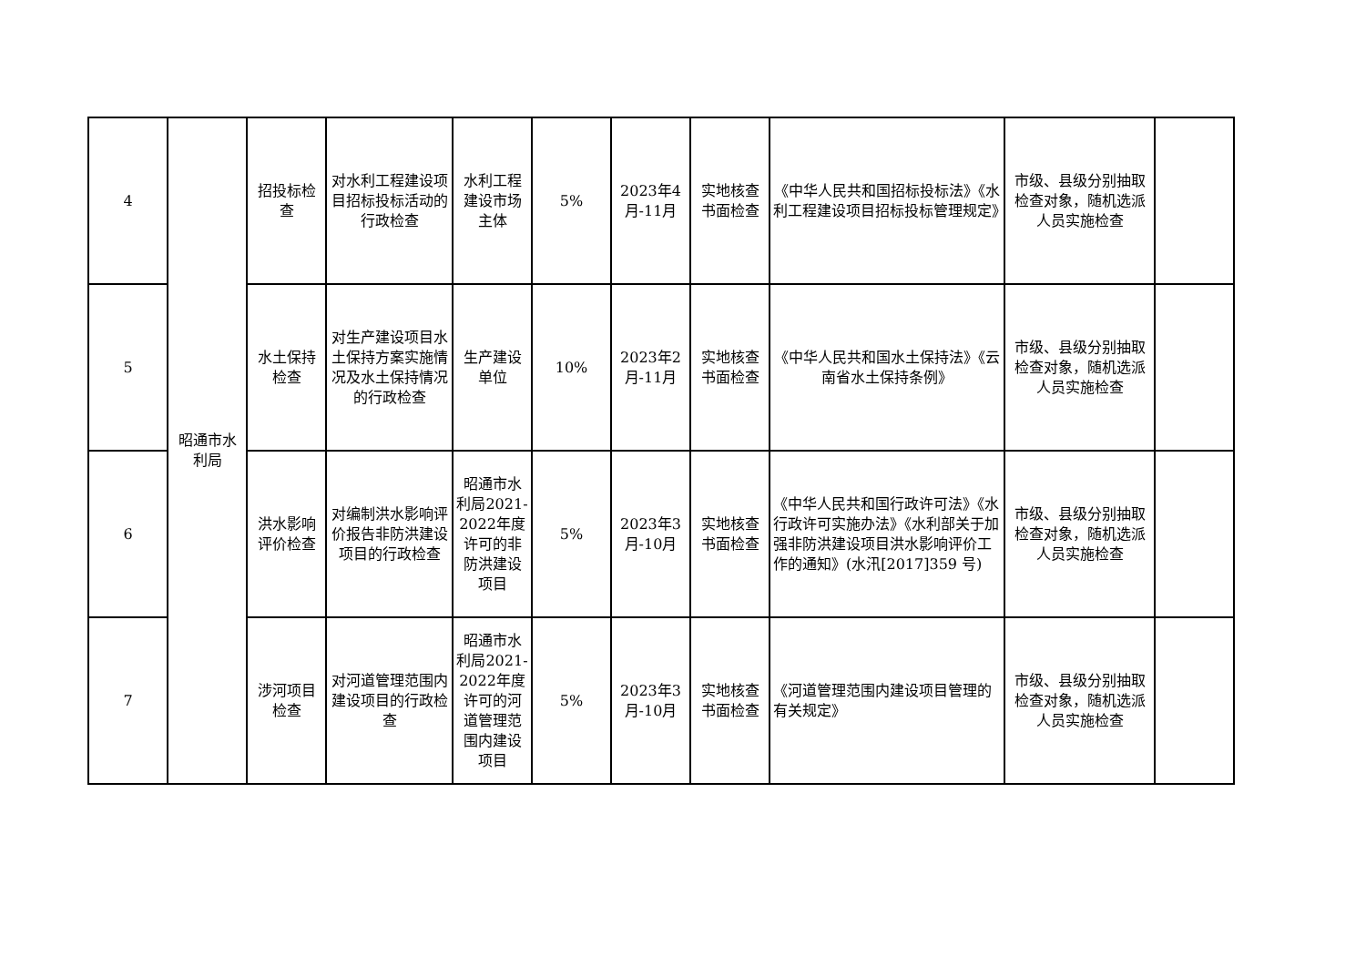| 4 | 昭通市水利局 | 招投标检查 | 对水利工程建设项目招标投标活动的行政检查 | 水利工程建设市场主体 | 5% | 2023年4月-11月 | 实地核查书面检查 | 《中华人民共和国招标投标法》《水利工程建设项目招标投标管理规定》 | 市级、县级分别抽取检查对象，随机选派人员实施检查 | |
| 5 | | 水土保持检查 | 对生产建设项目水土保持方案实施情况及水土保持情况的行政检查 | 生产建设单位 | 10% | 2023年2月-11月 | 实地核查书面检查 | 《中华人民共和国水土保持法》《云南省水土保持条例》 | 市级、县级分别抽取检查对象，随机选派人员实施检查 | |
| 6 | | 洪水影响评价检查 | 对编制洪水影响评价报告非防洪建设项目的行政检查 | 昭通市水利局2021-2022年度许可的非防洪建设项目 | 5% | 2023年3月-10月 | 实地核查书面检查 | 《中华人民共和国行政许可法》《水行政许可实施办法》《水利部关于加强非防洪建设项目洪水影响评价工作的通知》(水汛[2017]359 号) | 市级、县级分别抽取检查对象，随机选派人员实施检查 | |
| 7 | | 涉河项目检查 | 对河道管理范围内建设项目的行政检查 | 昭通市水利局2021-2022年度许可的河道管理范围内建设项目 | 5% | 2023年3月-10月 | 实地核查书面检查 | 《河道管理范围内建设项目管理的有关规定》 | 市级、县级分别抽取检查对象，随机选派人员实施检查 | |